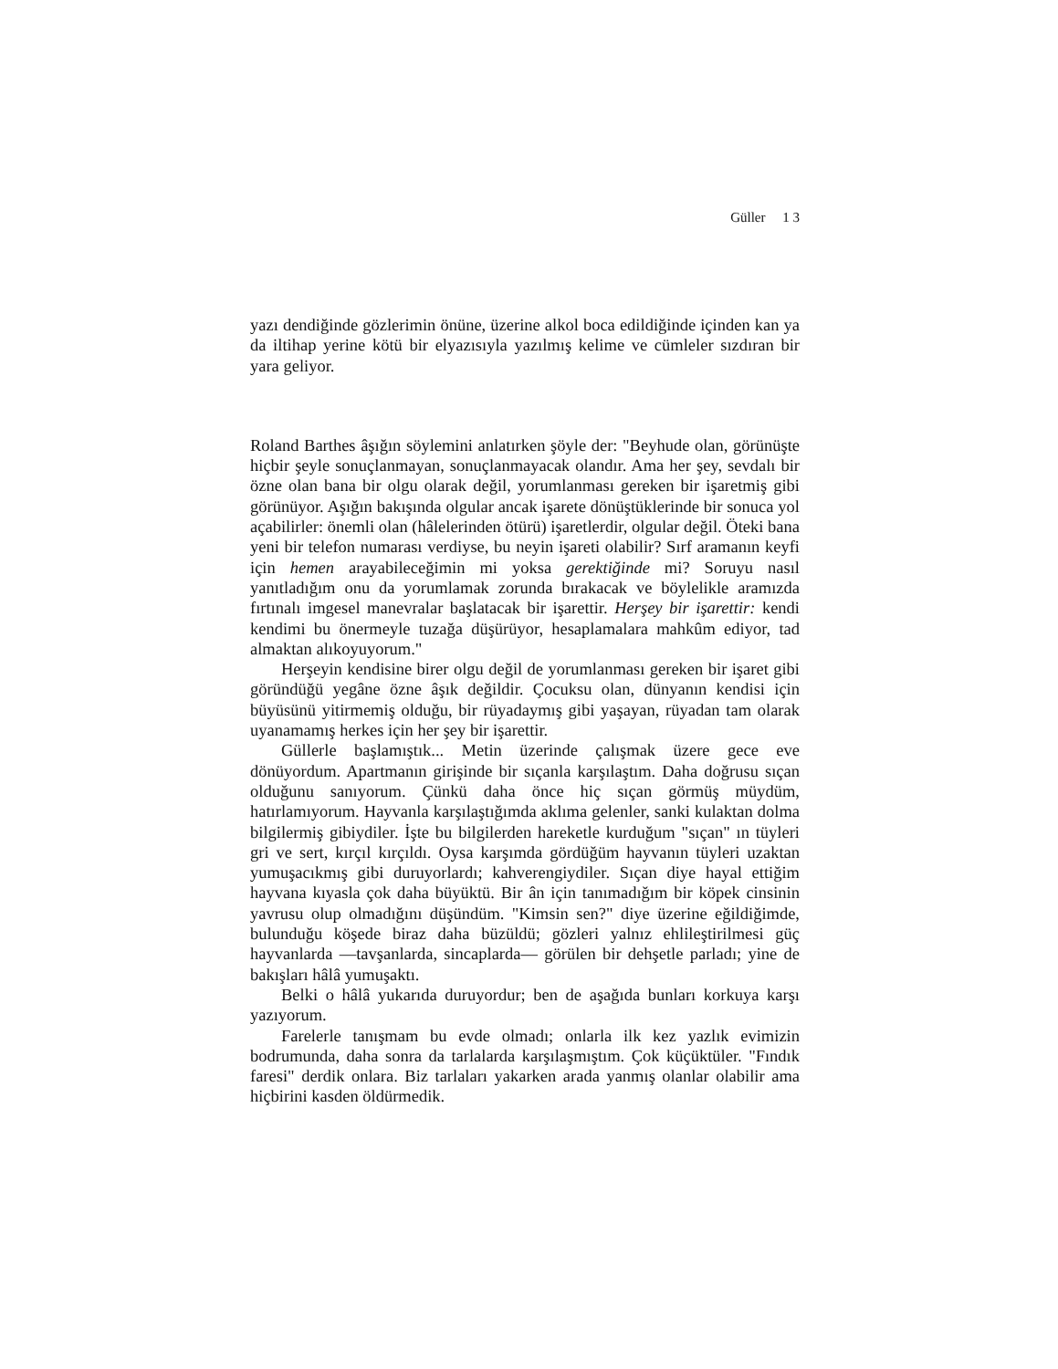Güller 1 3
yazı dendiğinde gözlerimin önüne, üzerine alkol boca edildiğinde içinden kan ya da iltihap yerine kötü bir elyazısıyla yazılmış kelime ve cümleler sızdıran bir yara geliyor.
Roland Barthes âşığın söylemini anlatırken şöyle der: "Beyhude olan, görünüşte hiçbir şeyle sonuçlanmayan, sonuçlanmayacak olandır. Ama her şey, sevdalı bir özne olan bana bir olgu olarak değil, yorumlanması gereken bir işaretmiş gibi görünüyor. Aşığın bakışında olgular ancak işarete dönüştüklerinde bir sonuca yol açabilirler: önemli olan (hâlelerinden ötürü) işaretlerdir, olgular değil. Öteki bana yeni bir telefon numarası verdiyse, bu neyin işareti olabilir? Sırf aramanın keyfi için hemen arayabileceğimin mi yoksa gerektiğinde mi? Soruyu nasıl yanıtladığım onu da yorumlamak zorunda bırakacak ve böylelikle aramızda fırtınalı imgesel manevralar başlatacak bir işarettir. Herşey bir işarettir: kendi kendimi bu önermeyle tuzağa düşürüyor, hesaplamalara mahkûm ediyor, tad almaktan alıkoyuyorum."
Herşeyin kendisine birer olgu değil de yorumlanması gereken bir işaret gibi göründüğü yegâne özne âşık değildir. Çocuksu olan, dünyanın kendisi için büyüsünü yitirmemiş olduğu, bir rüyadaymış gibi yaşayan, rüyadan tam olarak uyanamamış herkes için her şey bir işarettir.
Güllerle başlamıştık... Metin üzerinde çalışmak üzere gece eve dönüyordum. Apartmanın girişinde bir sıçanla karşılaştım. Daha doğrusu sıçan olduğunu sanıyorum. Çünkü daha önce hiç sıçan görmüş müydüm, hatırlamıyorum. Hayvanla karşılaştığımda aklıma gelenler, sanki kulaktan dolma bilgilermiş gibiydiler. İşte bu bilgilerden hareketle kurduğum "sıçan" ın tüyleri gri ve sert, kırçıl kırçıldı. Oysa karşımda gördüğüm hayvanın tüyleri uzaktan yumuşacıkmış gibi duruyorlardı; kahverengiydiler. Sıçan diye hayal ettiğim hayvana kıyasla çok daha büyüktü. Bir ân için tanımadığım bir köpek cinsinin yavrusu olup olmadığını düşündüm. "Kimsin sen?" diye üzerine eğildiğimde, bulunduğu köşede biraz daha büzüldü; gözleri yalnız ehlileştirilmesi güç hayvanlarda —tavşanlarda, sincaplarda— görülen bir dehşetle parladı; yine de bakışları hâlâ yumuşaktı.
Belki o hâlâ yukarıda duruyordur; ben de aşağıda bunları korkuya karşı yazıyorum.
Farelerle tanışmam bu evde olmadı; onlarla ilk kez yazlık evimizin bodrumunda, daha sonra da tarlalarda karşılaşmıştım. Çok küçüktüler. "Fındık faresi" derdik onlara. Biz tarlaları yakarken arada yanmış olanlar olabilir ama hiçbirini kasden öldürmedik.